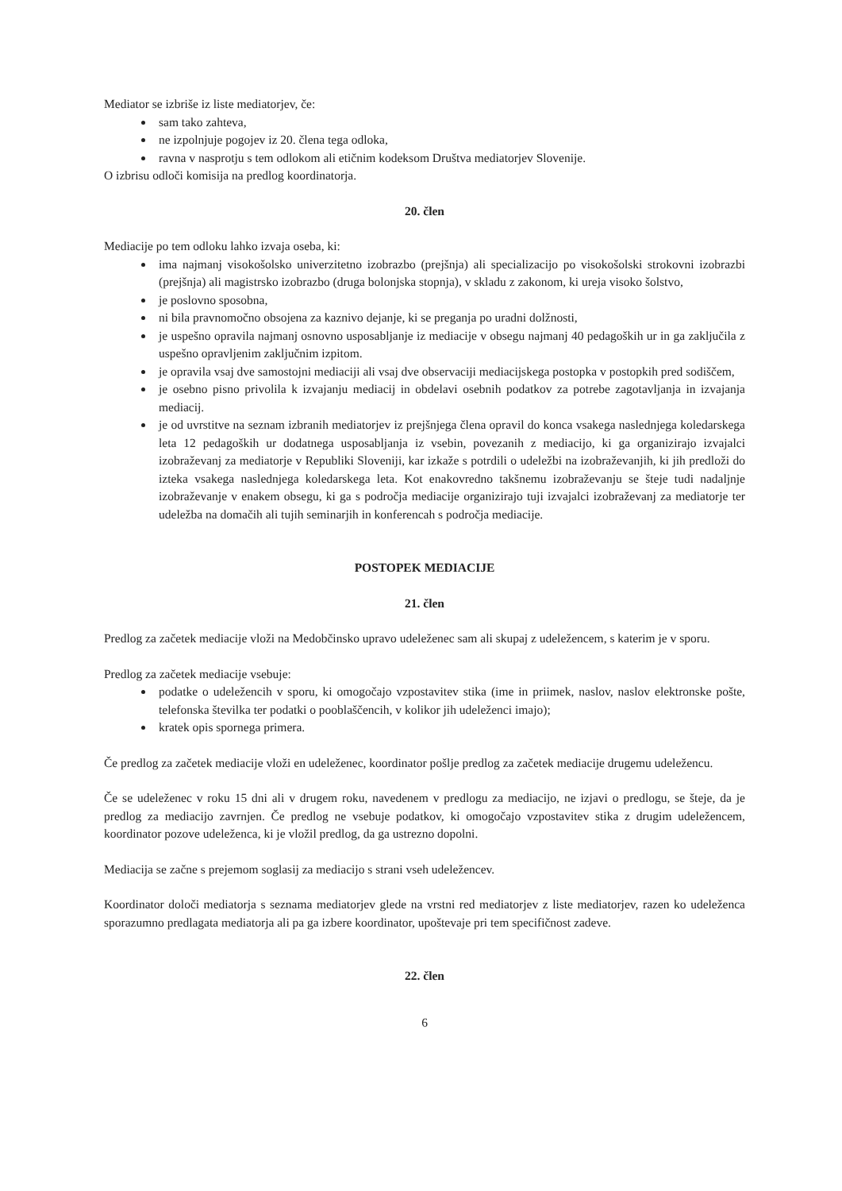Mediator se izbriše iz liste mediatorjev, če:
sam tako zahteva,
ne izpolnjuje pogojev iz 20. člena tega odloka,
ravna v nasprotju s tem odlokom ali etičnim kodeksom Društva mediatorjev Slovenije.
O izbrisu odloči komisija na predlog koordinatorja.
20. člen
Mediacije po tem odloku lahko izvaja oseba, ki:
ima najmanj visokošolsko univerzitetno izobrazbo (prejšnja) ali specializacijo po visokošolski strokovni izobrazbi (prejšnja) ali magistrsko izobrazbo (druga bolonjska stopnja), v skladu z zakonom, ki ureja visoko šolstvo,
je poslovno sposobna,
ni bila pravnomočno obsojena za kaznivo dejanje, ki se preganja po uradni dolžnosti,
je uspešno opravila najmanj osnovno usposabljanje iz mediacije v obsegu najmanj 40 pedagoških ur in ga zaključila z uspešno opravljenim zaključnim izpitom.
je opravila vsaj dve samostojni mediaciji ali vsaj dve observaciji mediacijskega postopka v postopkih pred sodiščem,
je osebno pisno privolila k izvajanju mediacij in obdelavi osebnih podatkov za potrebe zagotavljanja in izvajanja mediacij.
je od uvrstitve na seznam izbranih mediatorjev iz prejšnjega člena opravil do konca vsakega naslednjega koledarskega leta 12 pedagoških ur dodatnega usposabljanja iz vsebin, povezanih z mediacijo, ki ga organizirajo izvajalci izobraževanj za mediatorje v Republiki Sloveniji, kar izkaže s potrdili o udeležbi na izobraževanjih, ki jih predloži do izteka vsakega naslednjega koledarskega leta. Kot enakovredno takšnemu izobraževanju se šteje tudi nadaljnje izobraževanje v enakem obsegu, ki ga s področja mediacije organizirajo tuji izvajalci izobraževanj za mediatorje ter udeležba na domačih ali tujih seminarjih in konferencah s področja mediacije.
POSTOPEK MEDIACIJE
21. člen
Predlog za začetek mediacije vloži na Medobčinsko upravo udeleženec sam ali skupaj z udeležencem, s katerim je v sporu.
Predlog za začetek mediacije vsebuje:
podatke o udeležencih v sporu, ki omogočajo vzpostavitev stika (ime in priimek, naslov, naslov elektronske pošte, telefonska številka ter podatki o pooblaščencih, v kolikor jih udeleženci imajo);
kratek opis spornega primera.
Če predlog za začetek mediacije vloži en udeleženec, koordinator pošlje predlog za začetek mediacije drugemu udeležencu.
Če se udeleženec v roku 15 dni ali v drugem roku, navedenem v predlogu za mediacijo, ne izjavi o predlogu, se šteje, da je predlog za mediacijo zavrnjen. Če predlog ne vsebuje podatkov, ki omogočajo vzpostavitev stika z drugim udeležencem, koordinator pozove udeleženca, ki je vložil predlog, da ga ustrezno dopolni.
Mediacija se začne s prejemom soglasij za mediacijo s strani vseh udeležencev.
Koordinator določi mediatorja s seznama mediatorjev glede na vrstni red mediatorjev z liste mediatorjev, razen ko udeleženca sporazumno predlagata mediatorja ali pa ga izbere koordinator, upoštevaje pri tem specifičnost zadeve.
22. člen
6